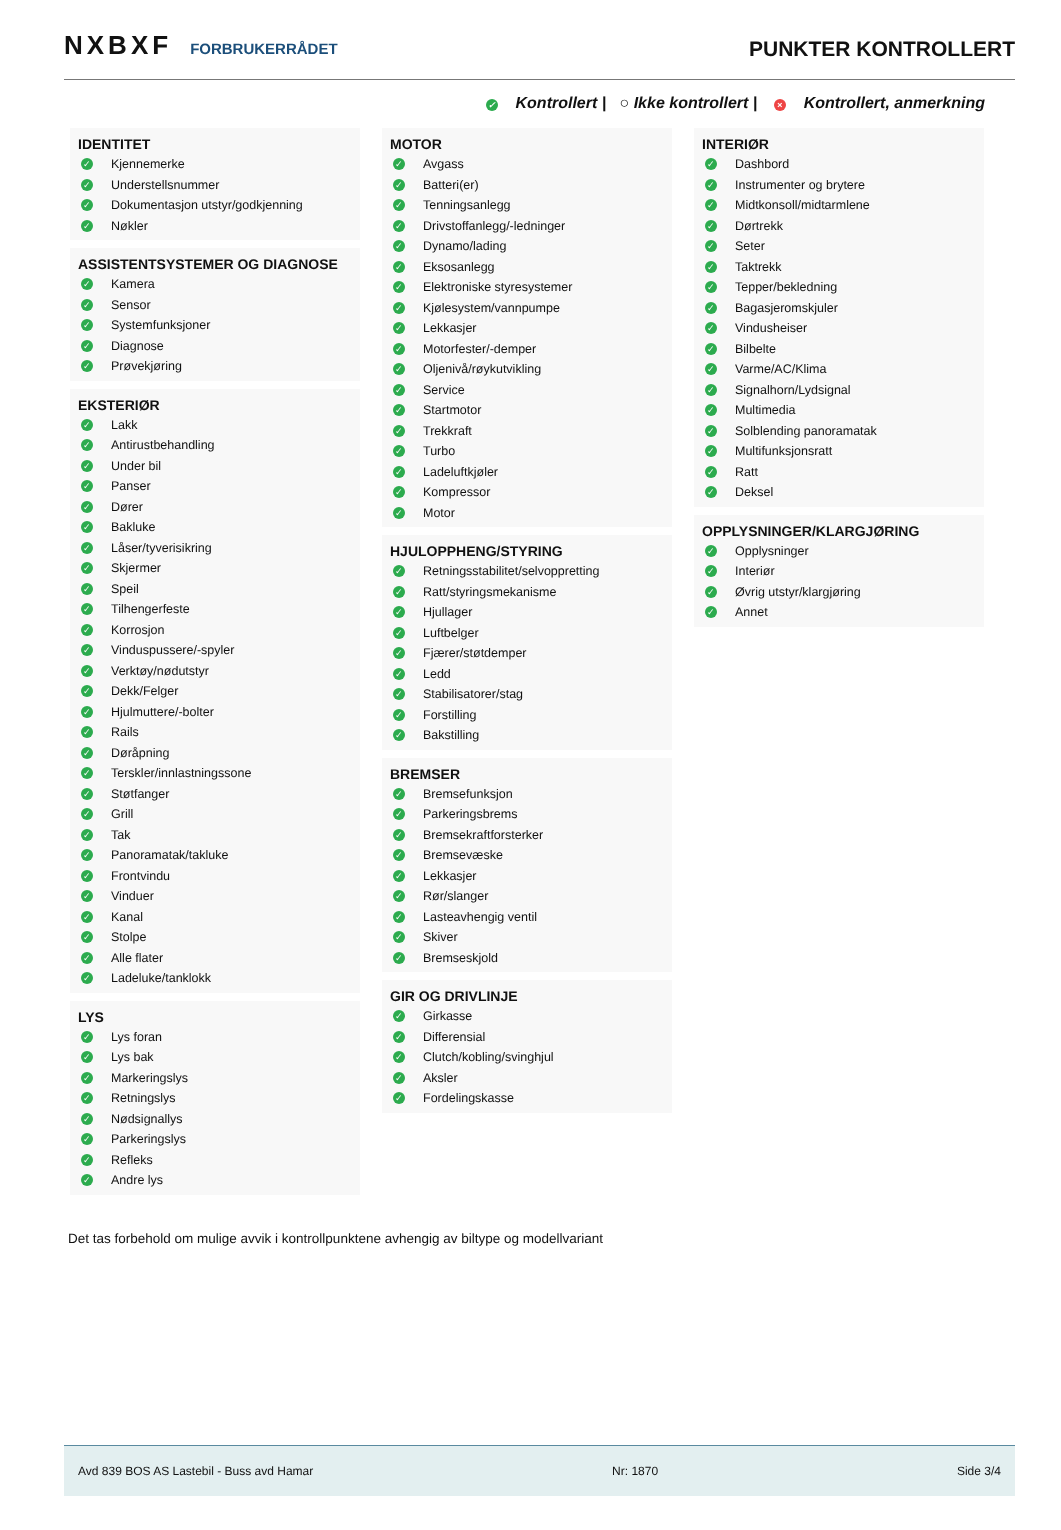NXBXF FORBRUKERRÅDET
PUNKTER KONTROLLERT
✓ Kontrollert | ○ Ikke kontrollert | × Kontrollert, anmerkning
IDENTITET
✓ Kjennemerke
✓ Understellsnummer
✓ Dokumentasjon utstyr/godkjenning
✓ Nøkler
ASSISTENTSYSTEMER OG DIAGNOSE
✓ Kamera
✓ Sensor
✓ Systemfunksjoner
✓ Diagnose
✓ Prøvekjøring
EKSTERIØR
✓ Lakk
✓ Antirustbehandling
✓ Under bil
✓ Panser
✓ Dører
✓ Bakluke
✓ Låser/tyverisikring
✓ Skjermer
✓ Speil
✓ Tilhengerfeste
✓ Korrosjon
✓ Vinduspussere/-spyler
✓ Verktøy/nødutstyr
✓ Dekk/Felger
✓ Hjulmuttere/-bolter
✓ Rails
✓ Døråpning
✓ Terskler/innlastningssone
✓ Støtfanger
✓ Grill
✓ Tak
✓ Panoramatak/takluke
✓ Frontvindu
✓ Vinduer
✓ Kanal
✓ Stolpe
✓ Alle flater
✓ Ladeluke/tanklokk
LYS
✓ Lys foran
✓ Lys bak
✓ Markeringslys
✓ Retningslys
✓ Nødsignallys
✓ Parkeringslys
✓ Refleks
✓ Andre lys
MOTOR
✓ Avgass
✓ Batteri(er)
✓ Tenningsanlegg
✓ Drivstoffanlegg/-ledninger
✓ Dynamo/lading
✓ Eksosanlegg
✓ Elektroniske styresystemer
✓ Kjølesystem/vannpumpe
✓ Lekkasjer
✓ Motorfester/-demper
✓ Oljenivå/røykutvikling
✓ Service
✓ Startmotor
✓ Trekkraft
✓ Turbo
✓ Ladeluftkjøler
✓ Kompressor
✓ Motor
HJULOPPHENG/STYRING
✓ Retningsstabilitet/selvoppretting
✓ Ratt/styringsmekanisme
✓ Hjullager
✓ Luftbelger
✓ Fjærer/støtdemper
✓ Ledd
✓ Stabilisatorer/stag
✓ Forstilling
✓ Bakstilling
BREMSER
✓ Bremsefunksjon
✓ Parkeringsbrems
✓ Bremsekraftforsterker
✓ Bremsevæske
✓ Lekkasjer
✓ Rør/slanger
✓ Lasteavhengig ventil
✓ Skiver
✓ Bremseskjold
GIR OG DRIVLINJE
✓ Girkasse
✓ Differensial
✓ Clutch/kobling/svinghjul
✓ Aksler
✓ Fordelingskasse
INTERIØR
✓ Dashbord
✓ Instrumenter og brytere
✓ Midtkonsoll/midtarmlene
✓ Dørtrekk
✓ Seter
✓ Taktrekk
✓ Tepper/bekledning
✓ Bagasjeromskjuler
✓ Vindusheiser
✓ Bilbelte
✓ Varme/AC/Klima
✓ Signalhorn/Lydsignal
✓ Multimedia
✓ Solblending panoramatak
✓ Multifunksjonsratt
✓ Ratt
✓ Deksel
OPPLYSNINGER/KLARGJØRING
✓ Opplysninger
✓ Interiør
✓ Øvrig utstyr/klargjøring
✓ Annet
Det tas forbehold om mulige avvik i kontrollpunktene avhengig av biltype og modellvariant
Avd 839 BOS AS Lastebil - Buss avd Hamar Nr: 1870 Side 3/4